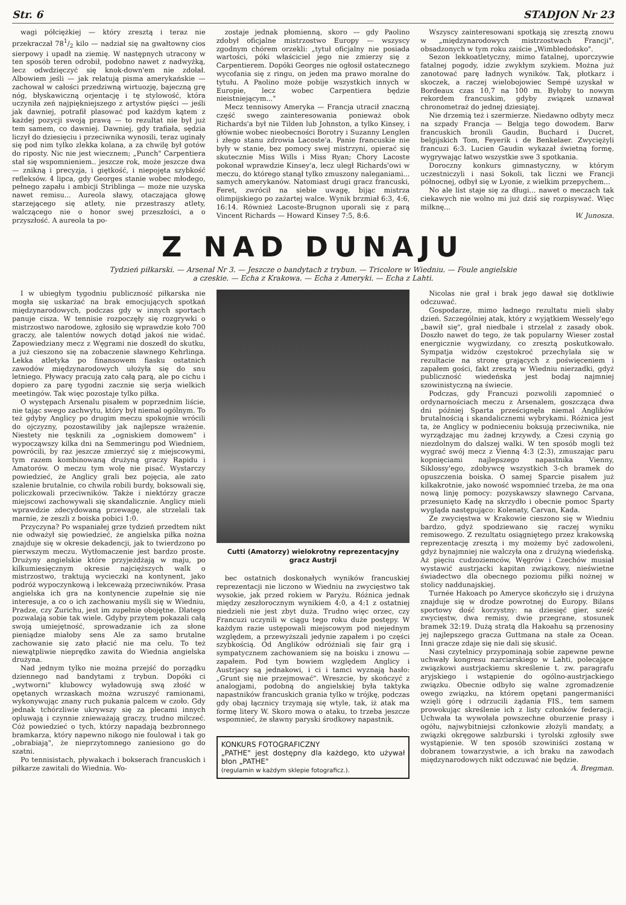Str. 6 STADJON Nr 23
wagi półciężkiej — który zresztą i teraz nie przekraczał 781/2 kilo — nadział się na gwałtowny cios sierpowy i upadł na ziemię. W następnych utracony w ten sposób teren odrobił, podobno nawet z nadwyżką, lecz odwdzięczyć się knok-down'em nie zdołał. Albowiem jeśli — jak relatują pisma amerykańskie — zachował w całości przedziwną wirtuozję, bajeczną grę nóg, błyskawiczną orjentację i tę stylowość, która uczyniła zeń najpiękniejszego z artystów pięści — jeśli jak dawniej, potrafił plasować pod każdym kątem z każdej pozycji swoją prawą — to rezultat nie był już tem samem, co dawniej. Dawniej, gdy trafiała, sędzia liczył do dziesięciu i przeciwnika wynosili, teraz uginały się pod nim tylko zlekka kolana, a za chwilę był gotów do riposty. Nic nie jest wiecznem; „Punch" Carpentiera stał się wspomnieniem.. jeszcze rok, może jeszcze dwa — znikną i precyzja, i giętkość, i niepojęta szybkość refleksów. 4 lipca, gdy Georges stanie wobec młodego, pełnego zapału i ambicji Striblinga — może nie uzyska nawet remisu... Aureola sławy, otaczająca głowę starzejącego się atlety, nie przestraszy atlety, walczącego nie o honor swej przeszłości, a o przyszłość. A aureola ta po-
zostaje jednak płomienną, skoro — gdy Paolino zdobył oficjalne mistrzostwo Europy — wszyscy zgodnym chórem orzekli: „tytuł oficjalny nie posiada wartości, póki właściciel jego nie zmierzy się z Carpentierem. Dopóki Georges nie ogłosił ostatecznego wycofania się z ringu, on jeden ma prawo moralne do tytułu. A Paolino może pobije wszystkich innych w Europie, lecz wobec Carpentiera będzie nieistniejącym..."
Mecz tennisowy Ameryka — Francja utracił znaczną część swego zainteresowania ponieważ obok Richards'a był nie Tilden lub Johnston, a tylko Kinsey, i głównie wobec nieobecności Borotry i Suzanny Lenglen i złego stanu zdrowia Lacoste'a. Panie francuskie nie były w stanie, bez pomocy swej mistrzyni, opierać się skutecznie Miss Wills i Miss Ryan; Chory Lacoste pokonał wprawdzie Kinsey'a, lecz uległ Richards'owi w meczu, do którego stanął tylko zmuszony naleganiami... samych amerykanów. Natomiast drugi gracz francuski, Feret, zwrócił na siebie uwagę, bijąc mistrza olimpijskiego po zażartej walce. Wynik brzmiał 6:3, 4:6, 16:14. Również Lacoste-Brugnon uporali się z parą Vincent Richards — Howard Kinsey 7:5, 8:6.
Wszyscy zainteresowani spotkają się zresztą znowu w „międzynarodowych mistrzostwach Francji", obsadzonych w tym roku zaiście „Wimbledońsko".
Sezon lekkoatletyczny, mimo fatalnej, uporczywie fatalnej pogody, idzie zwykłym szykiem. Można już zanotować parę ładnych wyników. Tak, płotkarz i skoczek, a raczej wielobojowiec Sempé uzyskał w Bordeaux czas 10,7 na 100 m. Byłoby to nowym rekordem francuskim, gdyby związek uznawał chronometraż do jednej dziesiątej.
Nie drzemią też i szermierze. Niedawno odbyty mecz na szpady Francja — Belgja tego dowodem. Barw francuskich bronili Gaudin, Buchard i Ducret, belgijskich Tom, Feyerik i de Benkelaer. Zwyciężyli francuzi 6:3. Lucien Gaudin wykazał świetną formę, wygrywając łatwo wszystkie swe 3 spotkania.
Doroczny konkurs gimnastyczny, w którym uczestniczyli i nasi Sokoli, tak liczni we Francji północnej, odbył się w Lyonie, z wielkim przepychem...
No ale list staje się za długi... nawet o meczach tak ciekawych nie wolno mi już dziś się rozpisywać. Więc milknę...
W. Junosza.
Z NAD DUNAJU
Tydzień piłkarski. — Arsenal Nr 3. — Jeszcze o bandytach z trybun. — Tricolore w Wiedniu. — Foule angielskie
a czeskie. — Echa z Krakowa. — Echa z Ameryki. — Echa z Lahti.
I w ubiegłym tygodniu publiczność piłkarska nie mogła się uskarżać na brak emocjujących spotkań międzynarodowych, podczas gdy w innych sportach panuje cisza. W tennisie rozpoczęły się rozgrywki o mistrzostwo narodowe, zgłosiło się wprawdzie koło 700 graczy, ale talentów nowych dotąd jakoś nie widać. Zapowiedziany mecz z Węgrami nie doszedł do skutku, a już cieszono się na zobaczenie sławnego Kehrlinga. Lekka atletyka po finansowem fiasku ostatnich zawodów międzynarodowych ułożyła się do snu letniego. Pływacy pracują zato całą parą, ale po cichu i dopiero za parę tygodni zacznie się serja wielkich meetingów. Tak więc pozostaje tylko piłka.
O występach Arsenalu pisałem w poprzednim liście, nie tając swego zachwytu, który był niemal ogólnym. To też gdyby Anglicy po drugim meczu spokojnie wrócili do ojczyzny, pozostawiliby jak najlepsze wrażenie. Niestety nie tęsknili za „ogniskiem domowem" i wypocząwszy kilka dni na Semmeringu pod Wiedniem, powrócili, by raz jeszcze zmierzyć się z miejscowymi, tym razem kombinowaną drużyną graczy Rapidu i Amatorów. O meczu tym wolę nie pisać. Wystarczy powiedzieć, że Anglicy grali bez pojęcia, ale zato szalenie brutalnie, co chwila robili burdy, boksowali się, policzkowali przeciwników. Także i niektórzy gracze miejscowi zachowywali się skandalicznie. Anglicy mieli wprawdzie zdecydowaną przewagę, ale strzelali tak marnie, że zeszli z boiska pobici 1:0.
Przyczyna? Po wspaniałej grze tydzień przedtem nikt nie odważył się powiedzieć, że angielska piłka nożna znajduje się w okresie dekadencji, jak to twierdzono po pierwszym meczu. Wytłomaczenie jest bardzo proste. Drużyny angielskie które przyjeżdżają w maju, po kilkumiesięcznym okresie najcięższych walk o mistrzostwo, traktują wycieczki na kontynent, jako podróż wypoczynkową i lekceważą przeciwników. Prasa angielska ich gra na kontynencie zupełnie się nie interesuje, a co o ich zachowaniu myśli się w Wiedniu, Pradze, czy Zurichu, jest im zupełnie obojętne. Dlatego pozwalają sobie tak wiele. Gdyby przytem pokazali całą swoją umiejętność, sprowadzanie ich za słone pieniądze miałoby sens Ale za samo brutalne zachowanie się zato płacić nie ma celu. To też niewątpliwie nieprędko zawita do Wiednia angielska drużyna.
Nad jednym tylko nie można przejść do porządku dziennego nad bandytami z trybun. Dopóki ci „wytworni" klubowcy wyładowują swą złość w opętanych wrzaskach można wzruszyć ramionami, wykonywując znany ruch pukania palcem w czoło. Gdy jednak tchórzliwie ukrywszy się za plecami innych opluwają i czynnie znieważają graczy, trudno milczeć. Cóż powiedzieć o tych, którzy napadają bezbronnego bramkarza, który napewno nikogo nie foulował i tak go „obrabiają", że nieprzytomnego zaniesiono go do szatni.
Po tennisistach, pływakach i bokserach francuskich i piłkarze zawitali do Wiednia. Wo-
Cutti (Amatorzy) wielokrotny reprezentacyjny gracz Austrji
bec ostatnich doskonałych wyników francuskiej reprezentacji nie liczono w Wiedniu na zwycięstwo tak wysokie, jak przed rokiem w Paryżu. Różnica jednak między zeszłorocznym wynikiem 4:0, a 4:1 z ostatniej niedzieli nie jest zbyt duża. Trudno więc orzec, czy Francuzi uczynili w ciągu tego roku duże postępy. W każdym razie ustępowali miejscowym pod niejednym względem, a przewyższali jedynie zapałem i po części szybkością. Od Anglików odróżniali się fair grą i sympatycznem zachowaniem się na boisku i znowu — zapałem. Pod tym bowiem względem Anglicy i Austrjacy są jednakowi, i ci i tamci wyznają hasło: „Grunt się nie przejmować". Wreszcie, by skończyć z analogjami, podobną do angielskiej była taktyka napastników francuskich grania tylko w trójkę, podczas gdy obaj łącznicy trzymają się wtyle, tak, iż atak ma formę litery W. Skoro mowa o ataku, to trzeba jeszcze wspomnieć, że sławny paryski środkowy napastnik.
KONKURS FOTOGRAFICZNY
„PATHE" jest dostępny dla każdego, kto używał błon „PATHE"
(regulamin w każdym sklepie fotograficz.).
Nicolas nie grał i brak jego dawał się dotkliwie odczuwać.
Gospodarze, mimo ładnego rezultatu mieli słaby dzień. Szczególniej atak, który z wyjątkiem Wessely'ego „bawił się", grał niedbale i strzelał z zasady obok. Doszło nawet do tego, że tak popularny Wieser został energicznie wygwizdany, co zresztą poskutkowało. Sympatja widzów częstokroć przechylała się w rezultacie na stronę grających z poświęceniem i zapałem gości, fakt zresztą w Wiedniu nierzadki, gdyż publiczność wiedeńska jest bodaj najmniej szowinistyczną na świecie.
Podczas, gdy Francuzi pozwolili zapomnieć o ordynarnościach meczu z Arsenalem, goszcząca dwa dni później Sparta prześcignęła niemal Anglików brutalnością i skandalicznemi wybrykami. Różnica jest ta, że Anglicy w podnieceniu boksują przeciwnika, nie wyrządzając mu żadnej krzywdy, a Czesi czynią go niezdolnym do dalszej walki. W ten sposób mogli też wygrać swój mecz z Vienną 4:3 (2:3), zmuszając paru kopnięciami najlepszego napastnika Vienny, Siklossy'ego, zdobywcę wszystkich 3-ch bramek do opuszczenia boiska. O samej Sparcie pisałem już kilkakrotnie, jako nowość wspomnieć trzeba, że ma ona nową linję pomocy: pozyskawszy sławnego Carvana, przesunięto Kadę na skrzydło i obecnie pomoc Sparty wygląda następująco: Kolenaty, Carvan, Kada.
Ze zwycięstwa w Krakowie cieszono się w Wiedniu bardzo, gdyż spodziewano się raczej wyniku remisowego. Z rezultatu osiągniętego przez krakowską reprezentację zresztą i my możemy być zadowoleni, gdyż bynajmniej nie walczyła ona z drużyną wiedeńską. Aż pięciu cudzoziemców, Węgrów i Czechów musiał wystawić austrjacki kapitan związkowy, nieświetne świadectwo dla obecnego poziomu piłki nożnej w stolicy naddunajskiej.
Turnée Hakoach po Ameryce skończyło się i drużyna znajduje się w drodze powrotnej do Europy. Bilans sportowy dość korzystny: na dziesięć gier, sześć zwycięstw, dwa remisy, dwie przegrane, stosunek bramek 32:19. Dużą stratą dla Hakoahu są przenosiny jej najlepszego gracza Guttmana na stałe za Ocean. Inni gracze zdaje się nie dali się skusić.
Nasi czytelnicy przypominają sobie zapewne pewne uchwały kongresu narciarskiego w Lahti, polecające związkowi austrjackiemu skreślenie t. zw. paragrafu aryjskiego i wstąpienie do ogólno-austrjackiego związku. Obecnie odbyło się walne zgromadzenie owego związku, na którem opętani pangermaniści wzięli górę i odrzucili żądania FIS., tem samem prowokując skreślenie ich z listy członków federacji. Uchwała ta wywołała powszechne oburzenie prasy i ogółu, najwybitniejsi członkowie złożyli mandaty, a związki okręgowe salzburski i tyrolski zgłosiły swe wystąpienie. W ten sposób szowiniści zostaną w dobranem towarzystwie, a ich braku na zawodach międzynarodowych nikt odczuwać nie będzie.
A. Bregman.